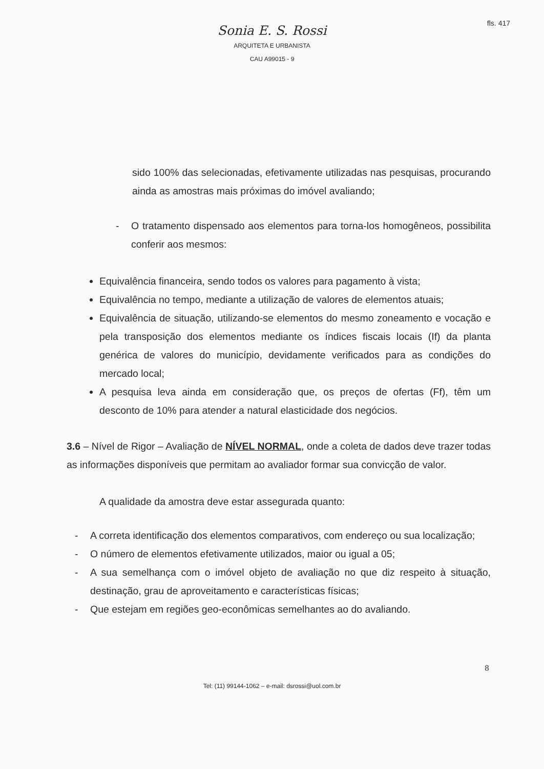fls. 417
Sonia E. S. Rossi
ARQUITETA E URBANISTA
CAU A99015 - 9
sido 100% das selecionadas, efetivamente utilizadas nas pesquisas, procurando ainda as amostras mais próximas do imóvel avaliando;
- O tratamento dispensado aos elementos para torna-los homogêneos, possibilita conferir aos mesmos:
Equivalência financeira, sendo todos os valores para pagamento à vista;
Equivalência no tempo, mediante a utilização de valores de elementos atuais;
Equivalência de situação, utilizando-se elementos do mesmo zoneamento e vocação e pela transposição dos elementos mediante os índices fiscais locais (If) da planta genérica de valores do município, devidamente verificados para as condições do mercado local;
A pesquisa leva ainda em consideração que, os preços de ofertas (Ff), têm um desconto de 10% para atender a natural elasticidade dos negócios.
3.6 – Nível de Rigor – Avaliação de NÍVEL NORMAL, onde a coleta de dados deve trazer todas as informações disponíveis que permitam ao avaliador formar sua convicção de valor.
A qualidade da amostra deve estar assegurada quanto:
- A correta identificação dos elementos comparativos, com endereço ou sua localização;
- O número de elementos efetivamente utilizados, maior ou igual a 05;
- A sua semelhança com o imóvel objeto de avaliação no que diz respeito à situação, destinação, grau de aproveitamento e características físicas;
- Que estejam em regiões geo-econômicas semelhantes ao do avaliando.
8
Tel: (11) 99144-1062 – e-mail: dsrossi@uol.com.br